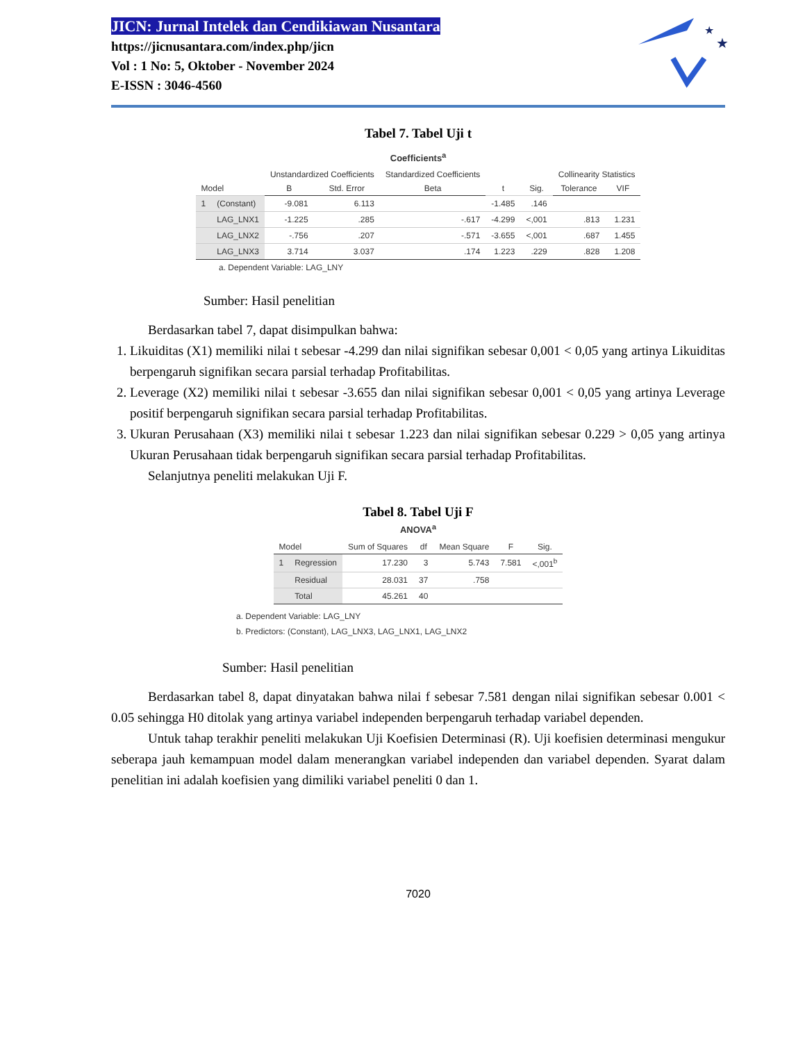JICN: Jurnal Intelek dan Cendikiawan Nusantara
https://jicnusantara.com/index.php/jicn
Vol : 1 No: 5, Oktober - November 2024
E-ISSN : 3046-4560
★
★
Tabel 7. Tabel Uji t
Coefficients <sup>a</sup>
| Model | | Unstandardized Coefficients | | Standardized Coefficients | t | Sig. | Collinearity Statistics | |
| --- | --- | --- | --- | --- | --- | --- | --- | --- |
| | | B | Std. Error | Beta | | | Tolerance | VIF |
| 1 | (Constant) | -9.081 | 6.113 | | -1.485 | .146 | | |
| | LAG_LNX1 | -1.225 | .285 | -.617 | -4.299 | <,001 | .813 | 1.231 |
| | LAG_LNX2 | -.756 | .207 | -.571 | -3.655 | <,001 | .687 | 1.455 |
| | LAG_LNX3 | 3.714 | 3.037 | .174 | 1.223 | .229 | .828 | 1.208 |
a. Dependent Variable: LAG_LNY
Sumber: Hasil penelitian
Berdasarkan tabel 7, dapat disimpulkan bahwa:
1. Likuiditas (X1) memiliki nilai t sebesar -4.299 dan nilai signifikan sebesar 0,001 < 0,05 yang artinya Likuiditas berpengaruh signifikan secara parsial terhadap Profitabilitas.
2. Leverage (X2) memiliki nilai t sebesar -3.655 dan nilai signifikan sebesar 0,001 < 0,05 yang artinya Leverage positif berpengaruh signifikan secara parsial terhadap Profitabilitas.
3. Ukuran Perusahaan (X3) memiliki nilai t sebesar 1.223 dan nilai signifikan sebesar 0.229 > 0,05 yang artinya Ukuran Perusahaan tidak berpengaruh signifikan secara parsial terhadap Profitabilitas.
Selanjutnya peneliti melakukan Uji F.
Tabel 8. Tabel Uji F
ANOVA <sup>a</sup>
| Model | | Sum of Squares | df | Mean Square | F | Sig. |
| --- | --- | --- | --- | --- | --- | --- |
| 1 | Regression | 17.230 | 3 | 5.743 | 7.581 | <,001<sup>b</sup> |
| | Residual | 28.031 | 37 | .758 | | |
| | Total | 45.261 | 40 | | | |
a. Dependent Variable: LAG_LNY
b. Predictors: (Constant), LAG_LNX3, LAG_LNX1, LAG_LNX2
Sumber: Hasil penelitian
Berdasarkan tabel 8, dapat dinyatakan bahwa nilai f sebesar 7.581 dengan nilai signifikan sebesar 0.001 < 0.05 sehingga H0 ditolak yang artinya variabel independen berpengaruh terhadap variabel dependen.
Untuk tahap terakhir peneliti melakukan Uji Koefisien Determinasi (R). Uji koefisien determinasi mengukur seberapa jauh kemampuan model dalam menerangkan variabel independen dan variabel dependen. Syarat dalam penelitian ini adalah koefisien yang dimiliki variabel peneliti 0 dan 1.
7020